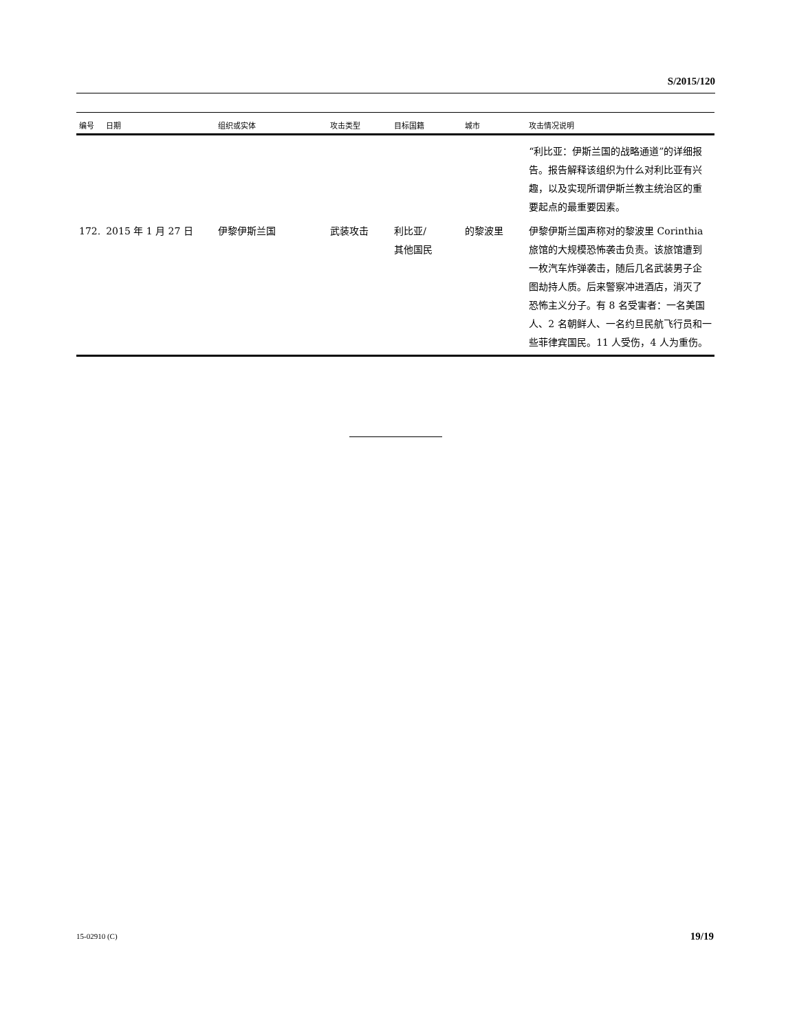S/2015/120
| 编号 | 日期 | 组织或实体 | 攻击类型 | 目标国籍 | 城市 | 攻击情况说明 |
| --- | --- | --- | --- | --- | --- | --- |
| | | | | | | “利比亚：伊斯兰国的战略通道”的详细报告。报告解释该组织为什么对利比亚有兴趣，以及实现所谓伊斯兰教主统治区的重要起点的最重要因素。 |
| 172. | 2015 年 1 月 27 日 | 伊黎伊斯兰国 | 武装攻击 | 利比亚/ 其他国民 | 的黎波里 | 伊黎伊斯兰国声称对的黎波里 Corinthia 旅馆的大规模恐怖袭击负责。该旅馆遭到一枚汽车炸弹袭击，随后几名武装男子企图劫持人质。后来警察冲进酒店，消灭了恐怖主义分子。有 8 名受害者：一名美国人、2 名朝鲜人、一名约旦民航飞行员和一些菲律宾国民。11 人受伤，4 人为重伤。 |
15-02910 (C) 19/19